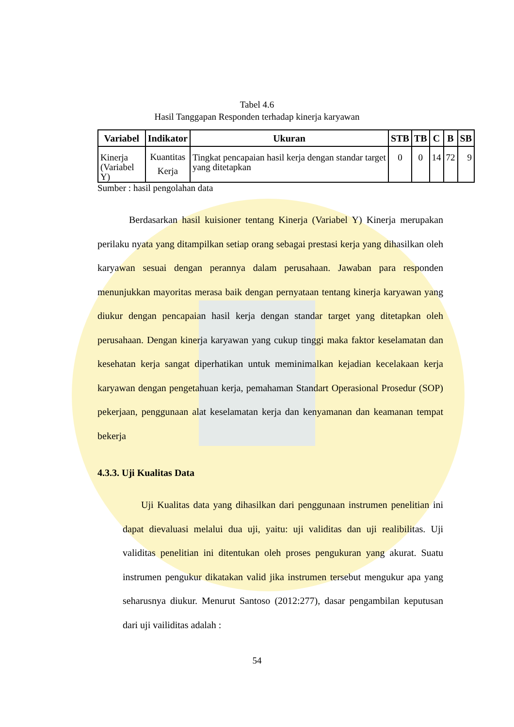Tabel 4.6
Hasil Tanggapan Responden terhadap kinerja karyawan
| Variabel | Indikator | Ukuran | STB | TB | C | B | SB |
| --- | --- | --- | --- | --- | --- | --- | --- |
| Kinerja (Variabel Y) | Kuantitas Kerja | Tingkat pencapaian hasil kerja dengan standar target yang ditetapkan | 0 | 0 | 14 | 72 | 9 |
Sumber : hasil pengolahan data
Berdasarkan hasil kuisioner tentang Kinerja (Variabel Y) Kinerja merupakan perilaku nyata yang ditampilkan setiap orang sebagai prestasi kerja yang dihasilkan oleh karyawan sesuai dengan perannya dalam perusahaan. Jawaban para responden menunjukkan mayoritas merasa baik dengan pernyataan tentang kinerja karyawan yang diukur dengan pencapaian hasil kerja dengan standar target yang ditetapkan oleh perusahaan. Dengan kinerja karyawan yang cukup tinggi maka faktor keselamatan dan kesehatan kerja sangat diperhatikan untuk meminimalkan kejadian kecelakaan kerja karyawan dengan pengetahuan kerja, pemahaman Standart Operasional Prosedur (SOP) pekerjaan, penggunaan alat keselamatan kerja dan kenyamanan dan keamanan tempat bekerja
4.3.3. Uji Kualitas Data
Uji Kualitas data yang dihasilkan dari penggunaan instrumen penelitian ini dapat dievaluasi melalui dua uji, yaitu: uji validitas dan uji realibilitas. Uji validitas penelitian ini ditentukan oleh proses pengukuran yang akurat. Suatu instrumen pengukur dikatakan valid jika instrumen tersebut mengukur apa yang seharusnya diukur. Menurut Santoso (2012:277), dasar pengambilan keputusan dari uji vailiditas adalah :
54